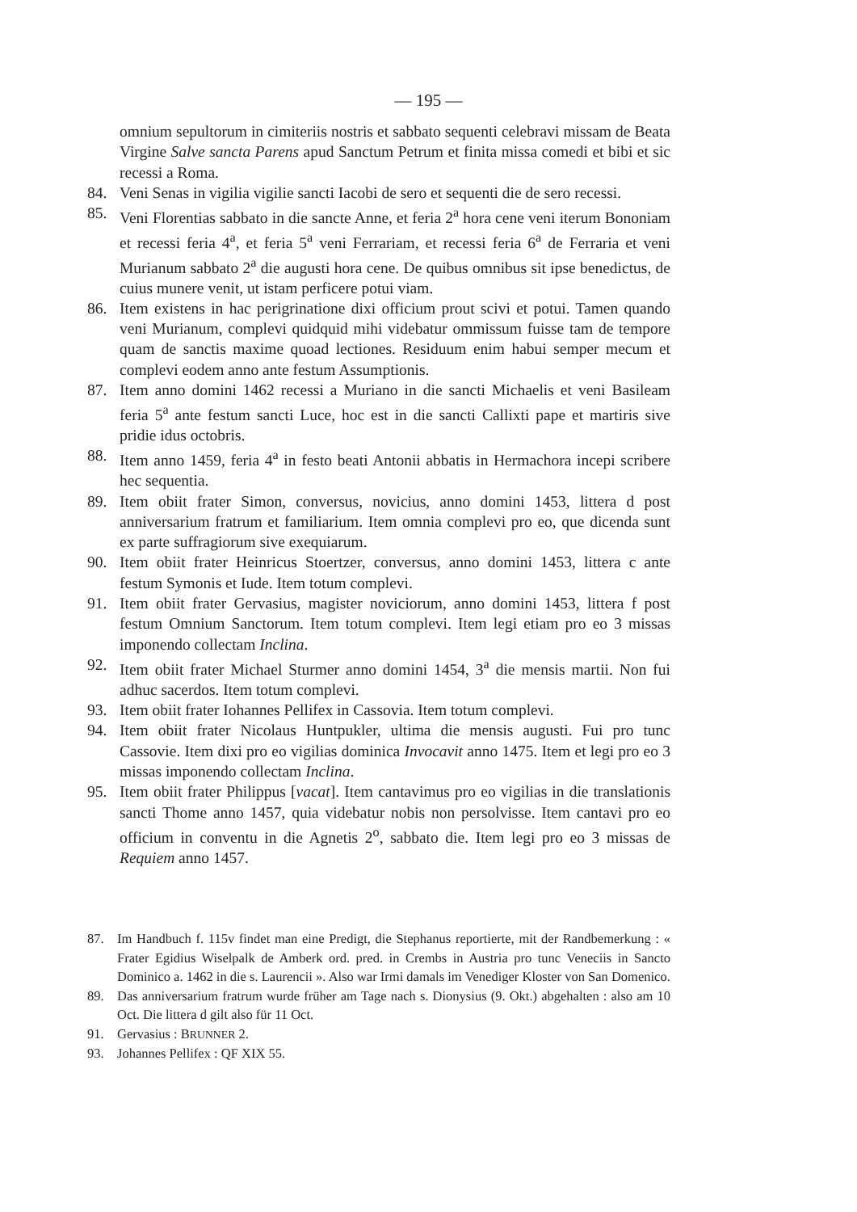— 195 —
omnium sepultorum in cimiteriis nostris et sabbato sequenti celebravi missam de Beata Virgine Salve sancta Parens apud Sanctum Petrum et finita missa comedi et bibi et sic recessi a Roma.
84. Veni Senas in vigilia vigilie sancti Iacobi de sero et sequenti die de sero recessi.
85. Veni Florentias sabbato in die sancte Anne, et feria 2<sup>a</sup> hora cene veni iterum Bononiam et recessi feria 4<sup>a</sup>, et feria 5<sup>a</sup> veni Ferrariam, et recessi feria 6<sup>a</sup> de Ferraria et veni Murianum sabbato 2<sup>a</sup> die augusti hora cene. De quibus omnibus sit ipse benedictus, de cuius munere venit, ut istam perficere potui viam.
86. Item existens in hac perigrinatione dixi officium prout scivi et potui. Tamen quando veni Murianum, complevi quidquid mihi videbatur ommissum fuisse tam de tempore quam de sanctis maxime quoad lectiones. Residuum enim habui semper mecum et complevi eodem anno ante festum Assumptionis.
87. Item anno domini 1462 recessi a Muriano in die sancti Michaelis et veni Basileam feria 5<sup>a</sup> ante festum sancti Luce, hoc est in die sancti Callixti pape et martiris sive pridie idus octobris.
88. Item anno 1459, feria 4<sup>a</sup> in festo beati Antonii abbatis in Hermachora incepi scribere hec sequentia.
89. Item obiit frater Simon, conversus, novicius, anno domini 1453, littera d post anniversarium fratrum et familiarium. Item omnia complevi pro eo, que dicenda sunt ex parte suffragiorum sive exequiarum.
90. Item obiit frater Heinricus Stoertzer, conversus, anno domini 1453, littera c ante festum Symonis et Iude. Item totum complevi.
91. Item obiit frater Gervasius, magister noviciorum, anno domini 1453, littera f post festum Omnium Sanctorum. Item totum complevi. Item legi etiam pro eo 3 missas imponendo collectam Inclina.
92. Item obiit frater Michael Sturmer anno domini 1454, 3<sup>a</sup> die mensis martii. Non fui adhuc sacerdos. Item totum complevi.
93. Item obiit frater Iohannes Pellifex in Cassovia. Item totum complevi.
94. Item obiit frater Nicolaus Huntpukler, ultima die mensis augusti. Fui pro tunc Cassovie. Item dixi pro eo vigilias dominica Invocavit anno 1475. Item et legi pro eo 3 missas imponendo collectam Inclina.
95. Item obiit frater Philippus [vacat]. Item cantavimus pro eo vigilias in die translationis sancti Thome anno 1457, quia videbatur nobis non persolvisse. Item cantavi pro eo officium in conventu in die Agnetis 2<sup>o</sup>, sabbato die. Item legi pro eo 3 missas de Requiem anno 1457.
87. Im Handbuch f. 115v findet man eine Predigt, die Stephanus reportierte, mit der Randbemerkung : « Frater Egidius Wiselpalk de Amberk ord. pred. in Crembs in Austria pro tunc Veneciis in Sancto Dominico a. 1462 in die s. Laurencii ». Also war Irmi damals im Venediger Kloster von San Domenico.
89. Das anniversarium fratrum wurde früher am Tage nach s. Dionysius (9. Okt.) abgehalten : also am 10 Oct. Die littera d gilt also für 11 Oct.
91. Gervasius : BRUNNER 2.
93. Johannes Pellifex : QF XIX 55.